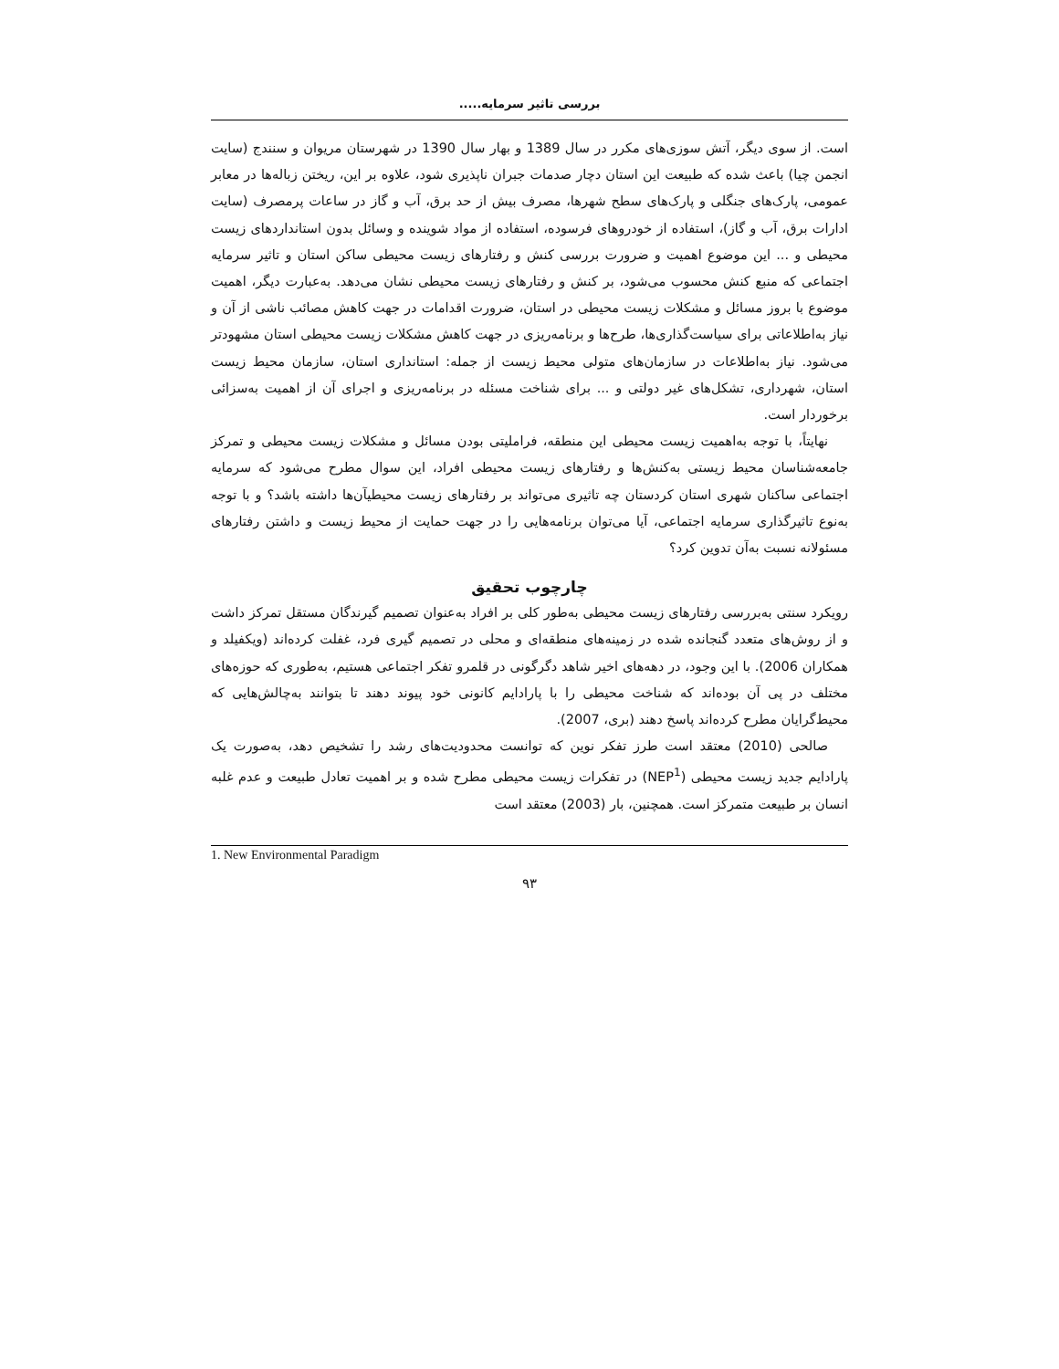بررسی تاثیر سرمایه.....
است. از سوی دیگر، آتش سوزی‌های مکرر در سال 1389 و بهار سال 1390 در شهرستان مریوان و سنندج (سایت انجمن چیا) باعث شده که طبیعت این استان دچار صدمات جبران ناپذیری شود، علاوه بر این، ریختن زباله‌ها در معابر عمومی، پارک‌های جنگلی و پارک‌های سطح شهرها، مصرف بیش از حد برق، آب و گاز در ساعات پرمصرف (سایت ادارات برق، آب و گاز)، استفاده از خودروهای فرسوده، استفاده از مواد شوینده و وسائل بدون استانداردهای زیست محیطی و ... این موضوع اهمیت و ضرورت بررسی کنش و رفتارهای زیست محیطی ساکن استان و تاثیر سرمایه اجتماعی که منبع کنش محسوب می‌شود، بر کنش و رفتارهای زیست محیطی نشان می‌دهد. به‌عبارت دیگر، اهمیت موضوع با بروز مسائل و مشکلات زیست محیطی در استان، ضرورت اقدامات در جهت کاهش مصائب ناشی از آن و نیاز به‌اطلاعاتی برای سیاست‌گذاری‌ها، طرح‌ها و برنامه‌ریزی در جهت کاهش مشکلات زیست محیطی استان مشهودتر می‌شود. نیاز به‌اطلاعات در سازمان‌های متولی محیط زیست از جمله: استانداری استان، سازمان محیط زیست استان، شهرداری، تشکل‌های غیر دولتی و ... برای شناخت مسئله در برنامه‌ریزی و اجرای آن از اهمیت به‌سزائی برخوردار است.
نهایتاً، با توجه به‌اهمیت زیست محیطی این منطقه، فراملیتی بودن مسائل و مشکلات زیست محیطی و تمرکز جامعه‌شناسان محیط زیستی به‌کنش‌ها و رفتارهای زیست محیطی افراد، این سوال مطرح می‌شود که سرمایه اجتماعی ساکنان شهری استان کردستان چه تاثیری می‌تواند بر رفتارهای زیست محیطیآن‌ها داشته باشد؟ و با توجه به‌نوع تاثیرگذاری سرمایه اجتماعی، آیا می‌توان برنامه‌هایی را در جهت حمایت از محیط زیست و داشتن رفتارهای مسئولانه نسبت به‌آن تدوین کرد؟
چارچوب تحقیق
رویکرد سنتی به‌بررسی رفتارهای زیست محیطی به‌طور کلی بر افراد به‌عنوان تصمیم گیرندگان مستقل تمرکز داشت و از روش‌های متعدد گنجانده شده در زمینه‌های منطقه‌ای و محلی در تصمیم گیری فرد، غفلت کرده‌اند (ویکفیلد و همکاران 2006). با این وجود، در دهه‌های اخیر شاهد دگرگونی در قلمرو تفکر اجتماعی هستیم، به‌طوری که حوزه‌های مختلف در پی آن بوده‌اند که شناخت محیطی را با پارادایم کانونی خود پیوند دهند تا بتوانند به‌چالش‌هایی که محیط‌گرایان مطرح کرده‌اند پاسخ دهند (بری، 2007).
صالحی (2010) معتقد است طرز تفکر نوین که توانست محدودیت‌های رشد را تشخیص دهد، به‌صورت یک پارادایم جدید زیست محیطی (NEP<sup>1</sup>) در تفکرات زیست محیطی مطرح شده و بر اهمیت تعادل طبیعت و عدم غلبه انسان بر طبیعت متمرکز است. همچنین، بار (2003) معتقد است
1. New Environmental Paradigm
۹۳